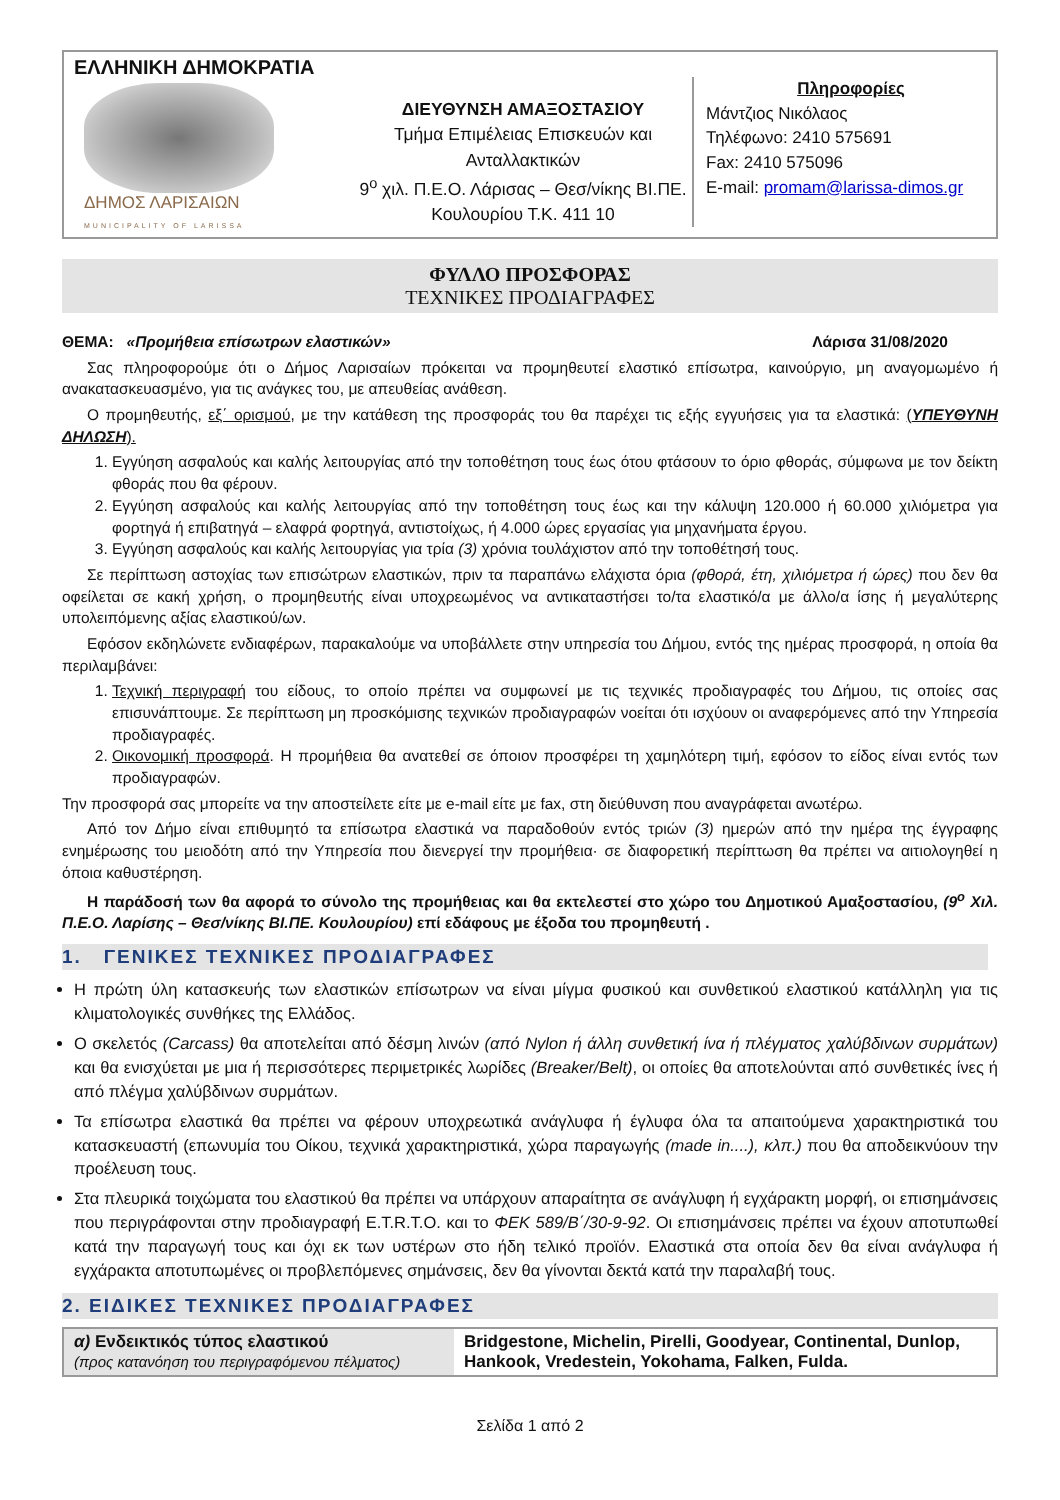ΕΛΛΗΝΙΚΗ ΔΗΜΟΚΡΑΤΙΑ
ΔΗΜΟΣ ΛΑΡΙΣΑΙΩΝ
MUNICIPALITY OF LARISSA
ΔΙΕΥΘΥΝΣΗ ΑΜΑΞΟΣΤΑΣΙΟΥ
Τμήμα Επιμέλειας Επισκευών και Ανταλλακτικών
9<sup>ο</sup> χιλ. Π.Ε.Ο. Λάρισας – Θεσ/νίκης ΒΙ.ΠΕ. Κουλουρίου Τ.Κ. 411 10
Πληροφορίες
Μάντζιος Νικόλαος
Τηλέφωνο: 2410 575691
Fax: 2410 575096
E-mail: promam@larissa-dimos.gr
ΦΥΛΛΟ ΠΡΟΣΦΟΡΑΣ
ΤΕΧΝΙΚΕΣ ΠΡΟΔΙΑΓΡΑΦΕΣ
ΘΕΜΑ: «Προμήθεια επίσωτρων ελαστικών» Λάρισα 31/08/2020
Σας πληροφορούμε ότι ο Δήμος Λαρισαίων πρόκειται να προμηθευτεί ελαστικό επίσωτρα, καινούργιο, μη αναγομωμένο ή ανακατασκευασμένο, για τις ανάγκες του, με απευθείας ανάθεση.
Ο προμηθευτής, εξ΄ ορισμού, με την κατάθεση της προσφοράς του θα παρέχει τις εξής εγγυήσεις για τα ελαστικά: (ΥΠΕΥΘΥΝΗ ΔΗΛΩΣΗ).
1. Εγγύηση ασφαλούς και καλής λειτουργίας από την τοποθέτηση τους έως ότου φτάσουν το όριο φθοράς, σύμφωνα με τον δείκτη φθοράς που θα φέρουν.
2. Εγγύηση ασφαλούς και καλής λειτουργίας από την τοποθέτηση τους έως και την κάλυψη 120.000 ή 60.000 χιλιόμετρα για φορτηγά ή επιβατηγά – ελαφρά φορτηγά, αντιστοίχως, ή 4.000 ώρες εργασίας για μηχανήματα έργου.
3. Εγγύηση ασφαλούς και καλής λειτουργίας για τρία (3) χρόνια τουλάχιστον από την τοποθέτησή τους.
Σε περίπτωση αστοχίας των επισώτρων ελαστικών, πριν τα παραπάνω ελάχιστα όρια (φθορά, έτη, χιλιόμετρα ή ώρες) που δεν θα οφείλεται σε κακή χρήση, ο προμηθευτής είναι υποχρεωμένος να αντικαταστήσει το/τα ελαστικό/α με άλλο/α ίσης ή μεγαλύτερης υπολειπόμενης αξίας ελαστικού/ων.
Εφόσον εκδηλώνετε ενδιαφέρων, παρακαλούμε να υποβάλλετε στην υπηρεσία του Δήμου, εντός της ημέρας προσφορά, η οποία θα περιλαμβάνει:
1. Τεχνική περιγραφή του είδους, το οποίο πρέπει να συμφωνεί με τις τεχνικές προδιαγραφές του Δήμου, τις οποίες σας επισυνάπτουμε. Σε περίπτωση μη προσκόμισης τεχνικών προδιαγραφών νοείται ότι ισχύουν οι αναφερόμενες από την Υπηρεσία προδιαγραφές.
2. Οικονομική προσφορά. Η προμήθεια θα ανατεθεί σε όποιον προσφέρει τη χαμηλότερη τιμή, εφόσον το είδος είναι εντός των προδιαγραφών.
Την προσφορά σας μπορείτε να την αποστείλετε είτε με e-mail είτε με fax, στη διεύθυνση που αναγράφεται ανωτέρω.
Από τον Δήμο είναι επιθυμητό τα επίσωτρα ελαστικά να παραδοθούν εντός τριών (3) ημερών από την ημέρα της έγγραφης ενημέρωσης του μειοδότη από την Υπηρεσία που διενεργεί την προμήθεια· σε διαφορετική περίπτωση θα πρέπει να αιτιολογηθεί η όποια καθυστέρηση.
Η παράδοσή των θα αφορά το σύνολο της προμήθειας και θα εκτελεστεί στο χώρο του Δημοτικού Αμαξοστασίου, (9<sup>ο</sup> Χιλ. Π.Ε.Ο. Λαρίσης – Θεσ/νίκης ΒΙ.ΠΕ. Κουλουρίου) επί εδάφους με έξοδα του προμηθευτή .
1. ΓΕΝΙΚΕΣ ΤΕΧΝΙΚΕΣ ΠΡΟΔΙΑΓΡΑΦΕΣ
Η πρώτη ύλη κατασκευής των ελαστικών επίσωτρων να είναι μίγμα φυσικού και συνθετικού ελαστικού κατάλληλη για τις κλιματολογικές συνθήκες της Ελλάδος.
Ο σκελετός (Carcass) θα αποτελείται από δέσμη λινών (από Nylon ή άλλη συνθετική ίνα ή πλέγματος χαλύβδινων συρμάτων) και θα ενισχύεται με μια ή περισσότερες περιμετρικές λωρίδες (Breaker/Belt), οι οποίες θα αποτελούνται από συνθετικές ίνες ή από πλέγμα χαλύβδινων συρμάτων.
Τα επίσωτρα ελαστικά θα πρέπει να φέρουν υποχρεωτικά ανάγλυφα ή έγλυφα όλα τα απαιτούμενα χαρακτηριστικά του κατασκευαστή (επωνυμία του Οίκου, τεχνικά χαρακτηριστικά, χώρα παραγωγής (made in....), κλπ.) που θα αποδεικνύουν την προέλευση τους.
Στα πλευρικά τοιχώματα του ελαστικού θα πρέπει να υπάρχουν απαραίτητα σε ανάγλυφη ή εγχάρακτη μορφή, οι επισημάνσεις που περιγράφονται στην προδιαγραφή Ε.Τ.R.Τ.Ο. και το ΦΕΚ 589/Β΄/30-9-92. Οι επισημάνσεις πρέπει να έχουν αποτυπωθεί κατά την παραγωγή τους και όχι εκ των υστέρων στο ήδη τελικό προϊόν. Ελαστικά στα οποία δεν θα είναι ανάγλυφα ή εγχάρακτα αποτυπωμένες οι προβλεπόμενες σημάνσεις, δεν θα γίνονται δεκτά κατά την παραλαβή τους.
2. ΕΙΔΙΚΕΣ ΤΕΧΝΙΚΕΣ ΠΡΟΔΙΑΓΡΑΦΕΣ
| α) Ενδεικτικός τύπος ελαστικού (προς κατανόηση του περιγραφόμενου πέλματος) | Bridgestone, Michelin, Pirelli, Goodyear, Continental, Dunlop, Hankook, Vredestein, Yokohama, Falken, Fulda. |
Σελίδα 1 από 2